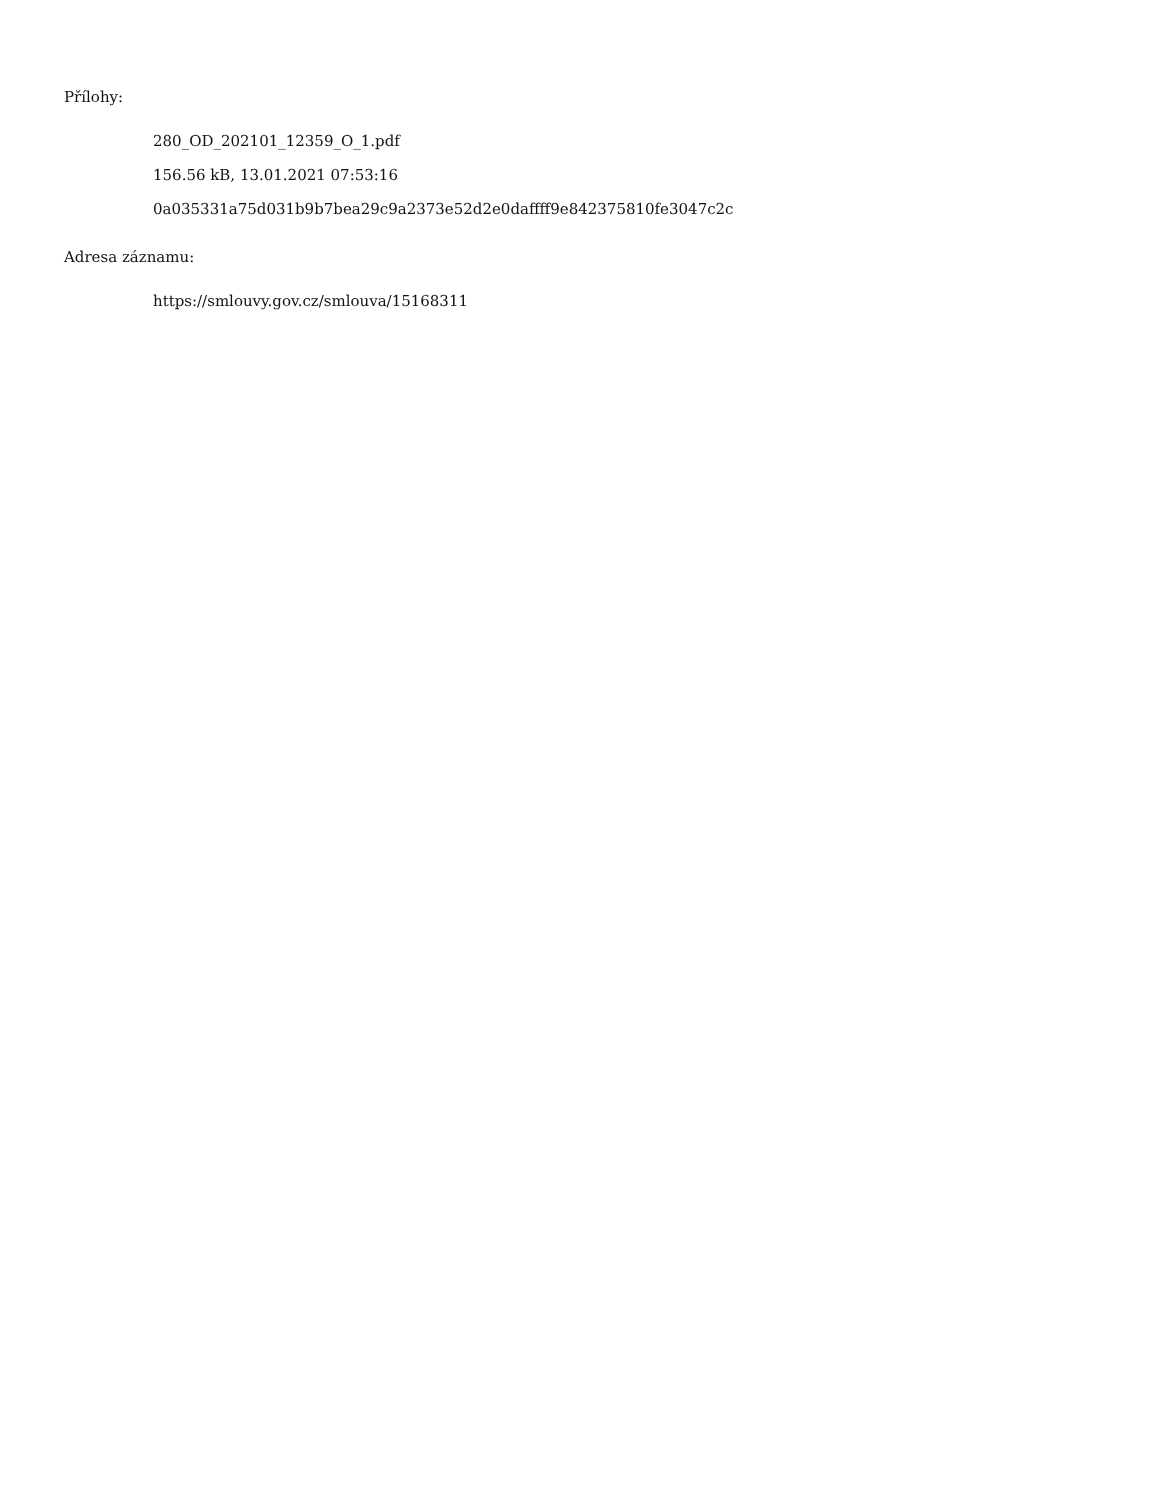Přílohy:
280_OD_202101_12359_O_1.pdf
156.56 kB, 13.01.2021 07:53:16
0a035331a75d031b9b7bea29c9a2373e52d2e0daffff9e842375810fe3047c2c
Adresa záznamu:
https://smlouvy.gov.cz/smlouva/15168311